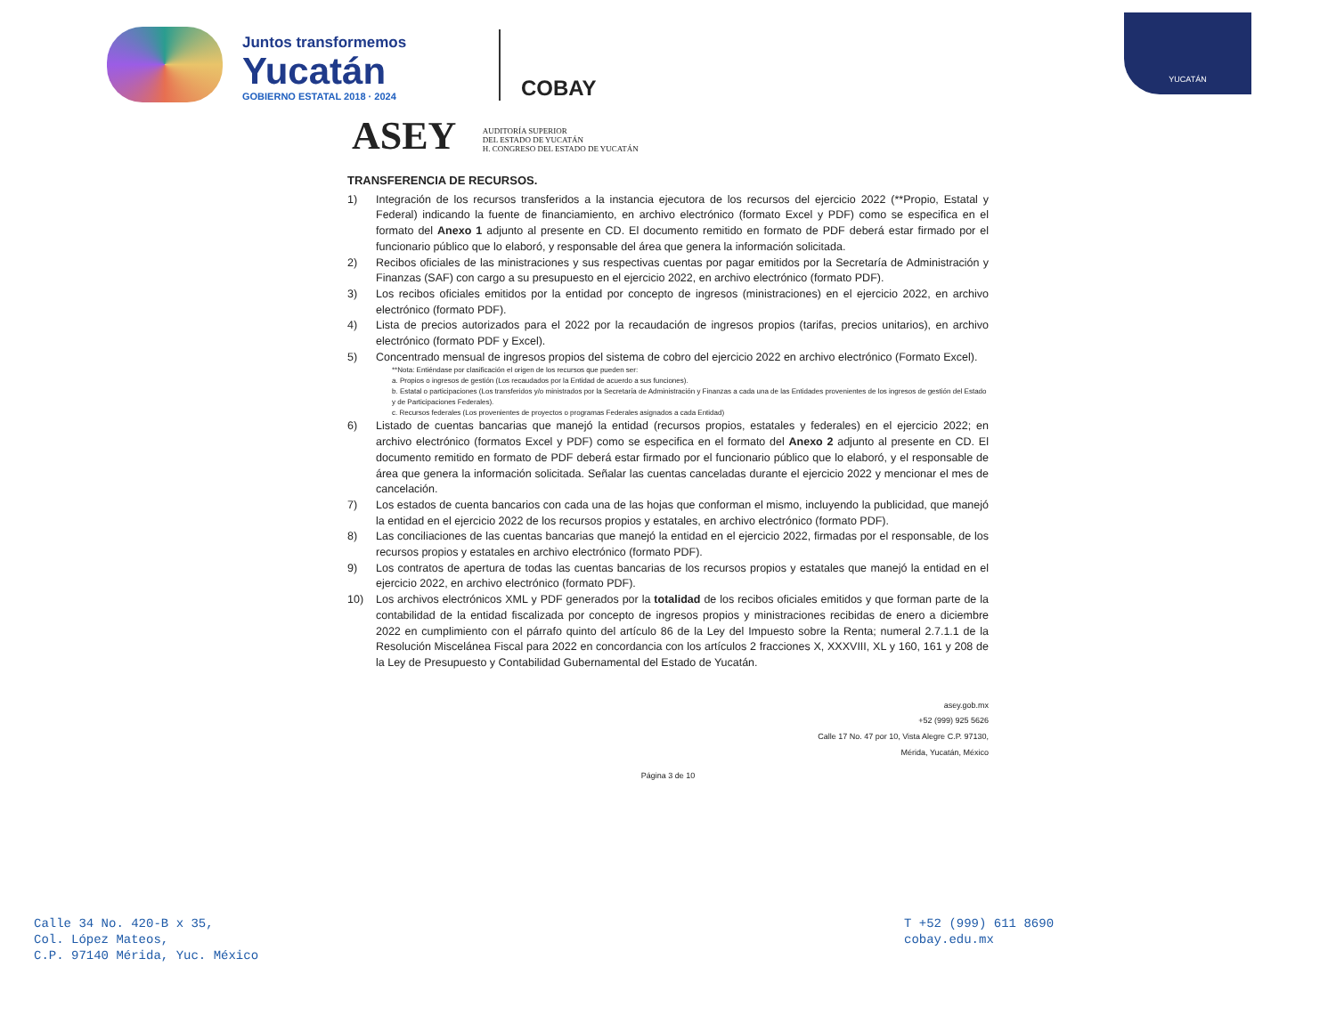Juntos transformemos
Yucatán
GOBIERNO ESTATAL 2018 · 2024
COBAY
YUCATÁN
ASEY AUDITORÍA SUPERIOR
DEL ESTADO DE YUCATÁN
H. CONGRESO DEL ESTADO DE YUCATÁN
TRANSFERENCIA DE RECURSOS.
1) Integración de los recursos transferidos a la instancia ejecutora de los recursos del ejercicio 2022 (**Propio, Estatal y Federal) indicando la fuente de financiamiento, en archivo electrónico (formato Excel y PDF) como se especifica en el formato del Anexo 1 adjunto al presente en CD. El documento remitido en formato de PDF deberá estar firmado por el funcionario público que lo elaboró, y responsable del área que genera la información solicitada.
2) Recibos oficiales de las ministraciones y sus respectivas cuentas por pagar emitidos por la Secretaría de Administración y Finanzas (SAF) con cargo a su presupuesto en el ejercicio 2022, en archivo electrónico (formato PDF).
3) Los recibos oficiales emitidos por la entidad por concepto de ingresos (ministraciones) en el ejercicio 2022, en archivo electrónico (formato PDF).
4) Lista de precios autorizados para el 2022 por la recaudación de ingresos propios (tarifas, precios unitarios), en archivo electrónico (formato PDF y Excel).
5) Concentrado mensual de ingresos propios del sistema de cobro del ejercicio 2022 en archivo electrónico (Formato Excel).
**Nota: Entiéndase por clasificación el origen de los recursos que pueden ser:
a. Propios o ingresos de gestión (Los recaudados por la Entidad de acuerdo a sus funciones).
b. Estatal o participaciones (Los transferidos y/o ministrados por la Secretaría de Administración y Finanzas a cada una de las Entidades provenientes de los ingresos de gestión del Estado y de Participaciones Federales).
c. Recursos federales (Los provenientes de proyectos o programas Federales asignados a cada Entidad)
6) Listado de cuentas bancarias que manejó la entidad (recursos propios, estatales y federales) en el ejercicio 2022; en archivo electrónico (formatos Excel y PDF) como se especifica en el formato del Anexo 2 adjunto al presente en CD. El documento remitido en formato de PDF deberá estar firmado por el funcionario público que lo elaboró, y el responsable de área que genera la información solicitada. Señalar las cuentas canceladas durante el ejercicio 2022 y mencionar el mes de cancelación.
7) Los estados de cuenta bancarios con cada una de las hojas que conforman el mismo, incluyendo la publicidad, que manejó la entidad en el ejercicio 2022 de los recursos propios y estatales, en archivo electrónico (formato PDF).
8) Las conciliaciones de las cuentas bancarias que manejó la entidad en el ejercicio 2022, firmadas por el responsable, de los recursos propios y estatales en archivo electrónico (formato PDF).
9) Los contratos de apertura de todas las cuentas bancarias de los recursos propios y estatales que manejó la entidad en el ejercicio 2022, en archivo electrónico (formato PDF).
10) Los archivos electrónicos XML y PDF generados por la totalidad de los recibos oficiales emitidos y que forman parte de la contabilidad de la entidad fiscalizada por concepto de ingresos propios y ministraciones recibidas de enero a diciembre 2022 en cumplimiento con el párrafo quinto del artículo 86 de la Ley del Impuesto sobre la Renta; numeral 2.7.1.1 de la Resolución Miscelánea Fiscal para 2022 en concordancia con los artículos 2 fracciones X, XXXVIII, XL y 160, 161 y 208 de la Ley de Presupuesto y Contabilidad Gubernamental del Estado de Yucatán.
asey.gob.mx
+52 (999) 925 5626
Calle 17 No. 47 por 10, Vista Alegre C.P. 97130,
Mérida, Yucatán, México
Página 3 de 10
Calle 34 No. 420-B x 35,
Col. López Mateos,
C.P. 97140 Mérida, Yuc. México
T +52 (999) 611 8690
cobay.edu.mx